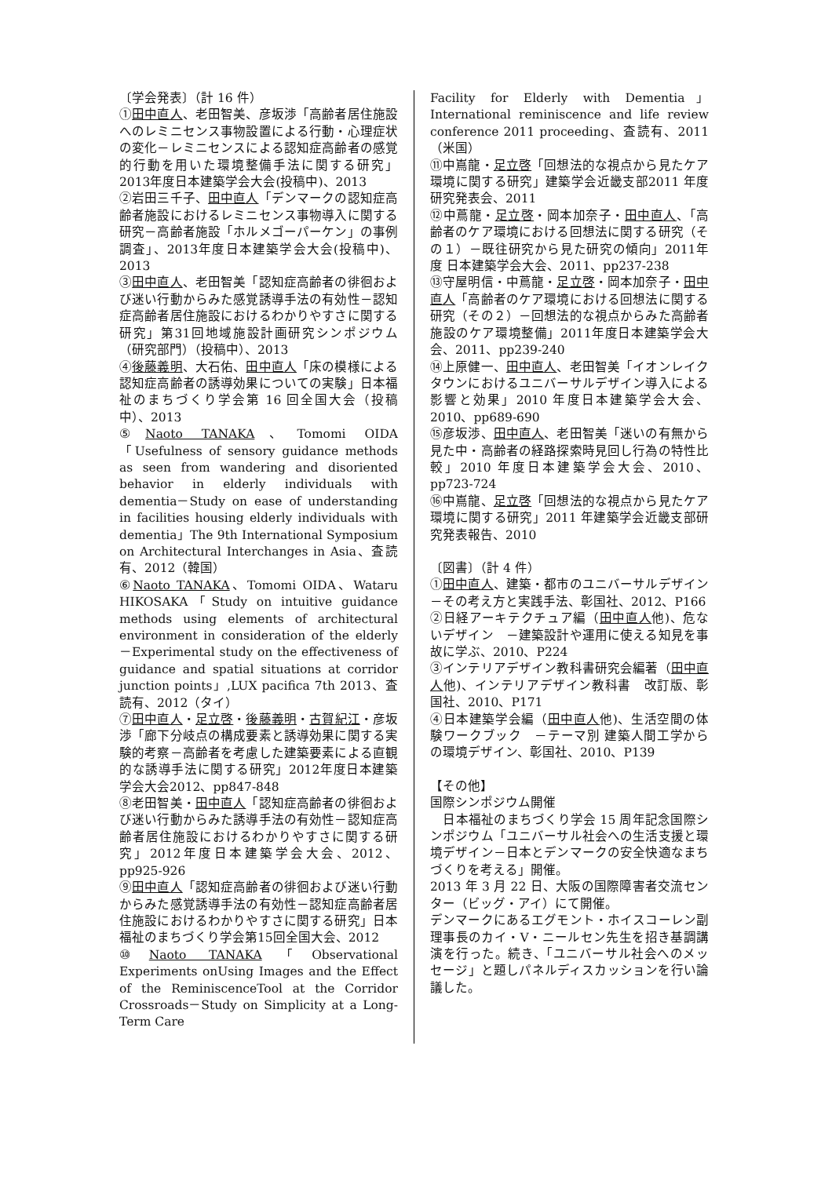〔学会発表〕（計 16 件）
①田中直人、老田智美、彦坂渉「高齢者居住施設へのレミニセンス事物設置による行動・心理症状の変化－レミニセンスによる認知症高齢者の感覚的行動を用いた環境整備手法に関する研究」2013年度日本建築学会大会(投稿中)、2013
②岩田三千子、田中直人「デンマークの認知症高齢者施設におけるレミニセンス事物導入に関する研究－高齢者施設「ホルメゴーパーケン」の事例調査」、2013年度日本建築学会大会(投稿中)、2013
③田中直人、老田智美「認知症高齢者の徘徊および迷い行動からみた感覚誘導手法の有効性－認知症高齢者居住施設におけるわかりやすさに関する研究」第31回地域施設計画研究シンポジウム（研究部門）（投稿中）、2013
④後藤義明、大石佑、田中直人「床の模様による認知症高齢者の誘導効果についての実験」日本福祉のまちづくり学会第 16 回全国大会（投稿中）、2013
⑤Naoto TANAKA、Tomomi OIDA「Usefulness of sensory guidance methods as seen from wandering and disoriented behavior in elderly individuals with dementia－Study on ease of understanding in facilities housing elderly individuals with dementia」The 9th International Symposium on Architectural Interchanges in Asia、査読有、2012（韓国）
⑥Naoto TANAKA、Tomomi OIDA、Wataru HIKOSAKA「Study on intuitive guidance methods using elements of architectural environment in consideration of the elderly－Experimental study on the effectiveness of guidance and spatial situations at corridor junction points」,LUX pacifica 7th 2013、査読有、2012（タイ）
⑦田中直人・足立啓・後藤義明・古賀紀江・彦坂渉「廊下分岐点の構成要素と誘導効果に関する実験的考察－高齢者を考慮した建築要素による直観的な誘導手法に関する研究」2012年度日本建築学会大会2012、pp847-848
⑧老田智美・田中直人「認知症高齢者の徘徊および迷い行動からみた誘導手法の有効性－認知症高齢者居住施設におけるわかりやすさに関する研究」2012年度日本建築学会大会、2012、pp925-926
⑨田中直人「認知症高齢者の徘徊および迷い行動からみた感覚誘導手法の有効性－認知症高齢者居住施設におけるわかりやすさに関する研究」日本福祉のまちづくり学会第15回全国大会、2012
⑩Naoto TANAKA「Observational Experiments onUsing Images and the Effect of the ReminiscenceTool at the Corridor Crossroads－Study on Simplicity at a Long-Term Care
Facility for Elderly with Dementia」International reminiscence and life review conference 2011 proceeding、査読有、2011（米国）
⑪中嶌龍・足立啓「回想法的な視点から見たケア環境に関する研究」建築学会近畿支部2011 年度研究発表会、2011
⑫中蔦龍・足立啓・岡本加奈子・田中直人、「高齢者のケア環境における回想法に関する研究（その１）－既往研究から見た研究の傾向」2011年度 日本建築学会大会、2011、pp237-238
⑬守屋明信・中蔦龍・足立啓・岡本加奈子・田中直人「高齢者のケア環境における回想法に関する研究（その２）－回想法的な視点からみた高齢者施設のケア環境整備」2011年度日本建築学会大会、2011、pp239-240
⑭上原健一、田中直人、老田智美「イオンレイクタウンにおけるユニバーサルデザイン導入による影響と効果」2010 年度日本建築学会大会、2010、pp689-690
⑮彦坂渉、田中直人、老田智美「迷いの有無から見た中・高齢者の経路探索時見回し行為の特性比較」2010 年度日本建築学会大会、2010、pp723-724
⑯中嶌龍、足立啓「回想法的な視点から見たケア環境に関する研究」2011 年建築学会近畿支部研究発表報告、2010
〔図書〕（計 4 件）
①田中直人、建築・都市のユニバーサルデザイン　－その考え方と実践手法、彰国社、2012、P166
②日経アーキテクチュア編（田中直人他)、危ないデザイン　－建築設計や運用に使える知見を事故に学ぶ、2010、P224
③インテリアデザイン教科書研究会編著（田中直人他)、インテリアデザイン教科書　改訂版、彰国社、2010、P171
④日本建築学会編（田中直人他)、生活空間の体験ワークブック　－テーマ別 建築人間工学からの環境デザイン、彰国社、2010、P139
【その他】
国際シンポジウム開催
　日本福祉のまちづくり学会 15 周年記念国際シンポジウム「ユニバーサル社会への生活支援と環境デザイン－日本とデンマークの安全快適なまちづくりを考える」開催。
2013 年 3 月 22 日、大阪の国際障害者交流センター（ビッグ・アイ）にて開催。
デンマークにあるエグモント・ホイスコーレン副理事長のカイ・V・ニールセン先生を招き基調講演を行った。続き、「ユニバーサル社会へのメッセージ」と題しパネルディスカッションを行い論議した。